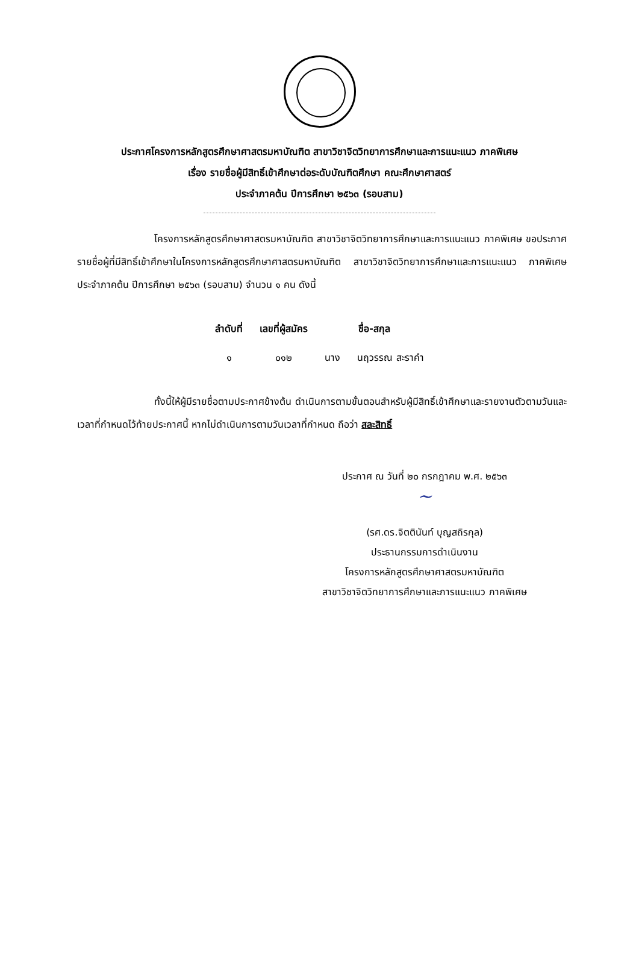ประกาศโครงการหลักสูตรศึกษาศาสตรมหาบัณฑิต สาขาวิชาจิตวิทยาการศึกษาและการแนะแนว ภาคพิเศษ
เรื่อง รายชื่อผู้มีสิทธิ์เข้าศึกษาต่อระดับบัณฑิตศึกษา คณะศึกษาศาสตร์
ประจำภาคต้น ปีการศึกษา ๒๕๖๓ (รอบสาม)
โครงการหลักสูตรศึกษาศาสตรมหาบัณฑิต สาขาวิชาจิตวิทยาการศึกษาและการแนะแนว ภาคพิเศษ ขอประกาศรายชื่อผู้ที่มีสิทธิ์เข้าศึกษาในโครงการหลักสูตรศึกษาศาสตรมหาบัณฑิต สาขาวิชาจิตวิทยาการศึกษาและการแนะแนว ภาคพิเศษ ประจำภาคต้น ปีการศึกษา ๒๕๖๓ (รอบสาม) จำนวน ๑ คน ดังนี้
| ลำดับที่ | เลขที่ผู้สมัคร | ชื่อ-สกุล | |
| --- | --- | --- | --- |
| ๑ | ๐๑๒ | นาง | นฤวรรณ สะราคำ |
ทั้งนี้ให้ผู้มีรายชื่อตามประกาศข้างต้น ดำเนินการตามขั้นตอนสำหรับผู้มีสิทธิ์เข้าศึกษาและรายงานตัวตามวันและเวลาที่กำหนดไว้ท้ายประกาศนี้ หากไม่ดำเนินการตามวันเวลาที่กำหนด ถือว่า สละสิทธิ์
ประกาศ ณ วันที่ ๒๐ กรกฎาคม พ.ศ. ๒๕๖๓
~
(รศ.ดร.จิตตินันท์ บุญสถิรกุล)
ประธานกรรมการดำเนินงาน
โครงการหลักสูตรศึกษาศาสตรมหาบัณฑิต
สาขาวิชาจิตวิทยาการศึกษาและการแนะแนว ภาคพิเศษ